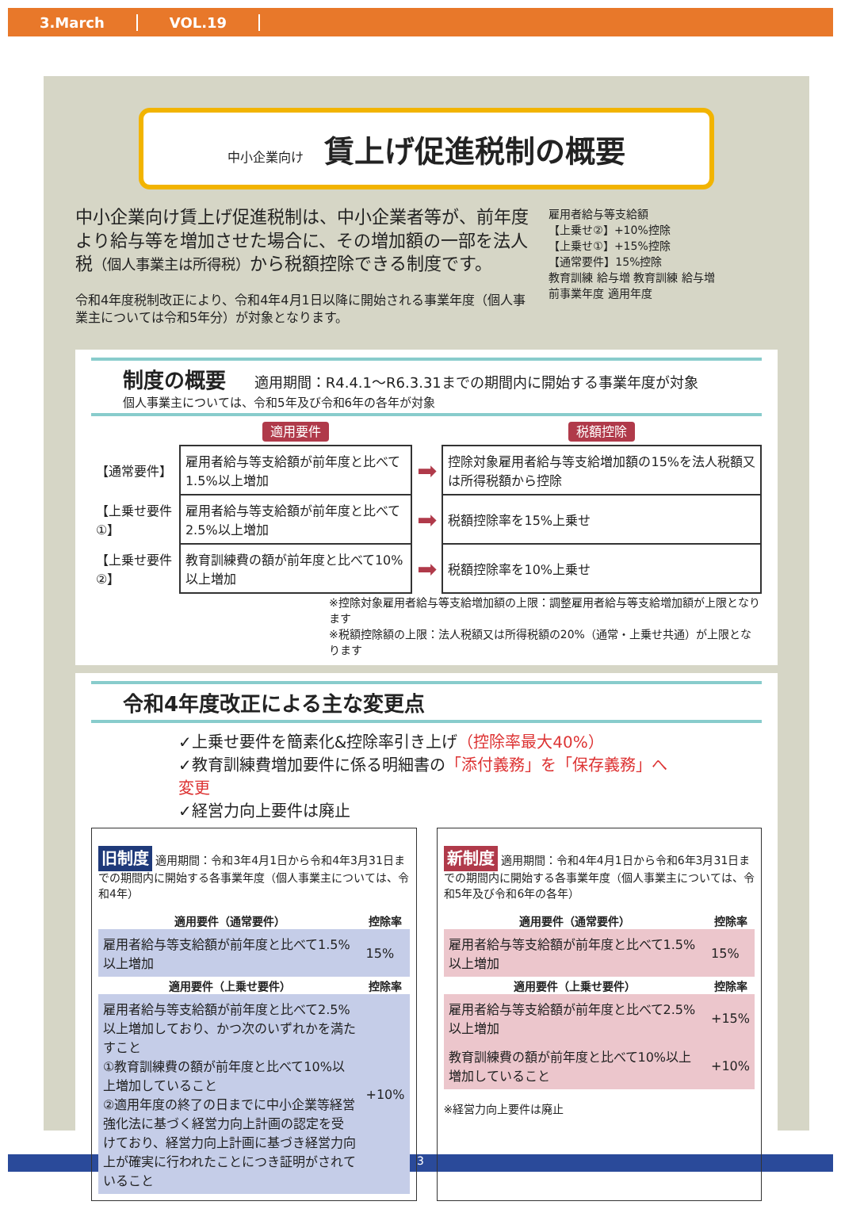3.March VOL.19
中小企業向け 賃上げ促進税制の概要
中小企業向け賃上げ促進税制は、中小企業者等が、前年度より給与等を増加させた場合に、その増加額の一部を法人税（個人事業主は所得税）から税額控除できる制度です。
令和4年度税制改正により、令和4年4月1日以降に開始される事業年度（個人事業主については令和5年分）が対象となります。
雇用者給与等支給額
【上乗せ②】+10%控除
【上乗せ①】+15%控除
【通常要件】15%控除
教育訓練 給与増 教育訓練 給与増
前事業年度 適用年度
制度の概要 適用期間：R4.4.1～R6.3.31までの期間内に開始する事業年度が対象
個人事業主については、令和5年及び令和6年の各年が対象
| | 適用要件 | | 税額控除 |
| 【通常要件】 | 雇用者給与等支給額が前年度と比べて1.5%以上増加 | ➡ | 控除対象雇用者給与等支給増加額の15%を法人税額又は所得税額から控除 |
| 【上乗せ要件①】 | 雇用者給与等支給額が前年度と比べて2.5%以上増加 | ➡ | 税額控除率を15%上乗せ |
| 【上乗せ要件②】 | 教育訓練費の額が前年度と比べて10%以上増加 | ➡ | 税額控除率を10%上乗せ |
※控除対象雇用者給与等支給増加額の上限：調整雇用者給与等支給増加額が上限となります
※税額控除額の上限：法人税額又は所得税額の20%（通常・上乗せ共通）が上限となります
令和4年度改正による主な変更点
✓上乗せ要件を簡素化&控除率引き上げ（控除率最大40%）
✓教育訓練費増加要件に係る明細書の「添付義務」を「保存義務」へ変更
✓経営力向上要件は廃止
旧制度 適用期間：令和3年4月1日から令和4年3月31日までの期間内に開始する各事業年度（個人事業主については、令和4年）
| 適用要件（通常要件） | 控除率 |
| --- | --- |
| 雇用者給与等支給額が前年度と比べて1.5%以上増加 | 15% |
| 適用要件（上乗せ要件） | 控除率 |
| 雇用者給与等支給額が前年度と比べて2.5%以上増加しており、かつ次のいずれかを満たすこと ①教育訓練費の額が前年度と比べて10%以上増加していること ②適用年度の終了の日までに中小企業等経営強化法に基づく経営力向上計画の認定を受けており、経営力向上計画に基づき経営力向上が確実に行われたことにつき証明がされていること | +10% |
新制度 適用期間：令和4年4月1日から令和6年3月31日までの期間内に開始する各事業年度（個人事業主については、令和5年及び令和6年の各年）
| 適用要件（通常要件） | 控除率 |
| --- | --- |
| 雇用者給与等支給額が前年度と比べて1.5%以上増加 | 15% |
| 適用要件（上乗せ要件） | 控除率 |
| 雇用者給与等支給額が前年度と比べて2.5%以上増加 | +15% |
| 教育訓練費の額が前年度と比べて10%以上増加していること | +10% |
※経営力向上要件は廃止
3